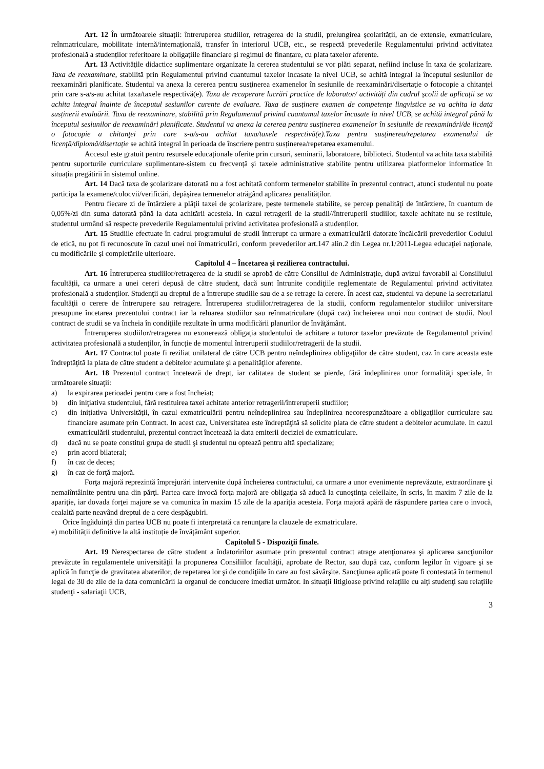Art. 12 În următoarele situații: întreruperea studiilor, retragerea de la studii, prelungirea școlarității, an de extensie, exmatriculare, reînmatriculare, mobilitate internă/internațională, transfer în interiorul UCB, etc., se respectă prevederile Regulamentului privind activitatea profesională a studenților referitoare la obligațiile financiare și regimul de finanțare, cu plata taxelor aferente.
Art. 13 Activităţile didactice suplimentare organizate la cererea studentului se vor plăti separat, nefiind incluse în taxa de şcolarizare. Taxa de reexaminare, stabilită prin Regulamentul privind cuantumul taxelor incasate la nivel UCB, se achită integral la începutul sesiunilor de reexaminări planificate. Studentul va anexa la cererea pentru susţinerea examenelor în sesiunile de reexaminări/disertaţie o fotocopie a chitanţei prin care s-a/s-au achitat taxa/taxele respectivă(e). Taxa de recuperare lucrări practice de laborator/ activități din cadrul școlii de aplicații se va achita integral înainte de începutul sesiunilor curente de evaluare. Taxa de susținere examen de competențe lingvistice se va achita la data susținerii evaluării. Taxa de reexaminare, stabilită prin Regulamentul privind cuantumul taxelor încasate la nivel UCB, se achită integral până la începutul sesiunilor de reexaminări planificate. Studentul va anexa la cererea pentru susţinerea examenelor în sesiunile de reexaminări/de licenţă o fotocopie a chitanţei prin care s-a/s-au achitat taxa/taxele respectivă(e).Taxa pentru susținerea/repetarea examenului de licenţă/diplomă/disertație se achită integral în perioada de înscriere pentru susținerea/repetarea examenului.
Accesul este gratuit pentru resursele educaționale oferite prin cursuri, seminarii, laboratoare, biblioteci. Studentul va achita taxa stabilită pentru suporturile curriculare suplimentare-sistem cu frecvență și taxele administrative stabilite pentru utilizarea platformelor informatice în situația pregătirii în sistemul online.
Art. 14 Dacă taxa de școlarizare datorată nu a fost achitată conform termenelor stabilite în prezentul contract, atunci studentul nu poate participa la examene/colocvii/verificări, depășirea termenelor atrăgând aplicarea penalităților.
Pentru fiecare zi de întârziere a plăţii taxei de şcolarizare, peste termenele stabilite, se percep penalităţi de întârziere, în cuantum de 0,05%/zi din suma datorată până la data achitării acesteia. In cazul retragerii de la studii//întreruperii studiilor, taxele achitate nu se restituie, studentul urmând să respecte prevederile Regulamentului privind activitatea profesională a studenților.
Art. 15 Studiile efectuate în cadrul programului de studii întrerupt ca urmare a exmatriculării datorate încălcării prevederilor Codului de etică, nu pot fi recunoscute în cazul unei noi înmatriculări, conform prevederilor art.147 alin.2 din Legea nr.1/2011-Legea educaţiei naţionale, cu modificările și completările ulterioare.
Capitolul 4 – Încetarea şi rezilierea contractului.
Art. 16 Întreruperea studiilor/retragerea de la studii se aprobă de către Consiliul de Administrație, după avizul favorabil al Consiliului facultății, ca urmare a unei cereri depusă de către student, dacă sunt întrunite condiţiile reglementate de Regulamentul privind activitatea profesională a studenţilor. Studenţii au dreptul de a întrerupe studiile sau de a se retrage la cerere. În acest caz, studentul va depune la secretariatul facultăţii o cerere de întrerupere sau retragere. Întreruperea studiilor/retragerea de la studii, conform regulamentelor studiilor universitare presupune încetarea prezentului contract iar la reluarea studiilor sau reînmatriculare (după caz) încheierea unui nou contract de studii. Noul contract de studii se va încheia în condiţiile rezultate în urma modificării planurilor de învăţământ.
Întreruperea studiilor/retragerea nu exonerează obligația studentului de achitare a tuturor taxelor prevăzute de Regulamentul privind activitatea profesională a studenților, în funcție de momentul întreruperii studiilor/retragerii de la studii.
Art. 17 Contractul poate fi reziliat unilateral de către UCB pentru neîndeplinirea obligaţiilor de către student, caz în care aceasta este îndreptăţită la plata de către student a debitelor acumulate şi a penalităţilor aferente.
Art. 18 Prezentul contract încetează de drept, iar calitatea de student se pierde, fără îndeplinirea unor formalităţi speciale, în următoarele situaţii:
a) la expirarea perioadei pentru care a fost încheiat;
b) din iniţiativa studentului, fără restituirea taxei achitate anterior retragerii/întreruperii studiilor;
c) din iniţiativa Universităţii, în cazul exmatriculării pentru neîndeplinirea sau îndeplinirea necorespunzătoare a obligaţiilor curriculare sau financiare asumate prin Contract. In acest caz, Universitatea este îndreptăţită să solicite plata de către student a debitelor acumulate. In cazul exmatriculării studentului, prezentul contract încetează la data emiterii deciziei de exmatriculare.
d) dacă nu se poate constitui grupa de studii şi studentul nu optează pentru altă specializare;
e) prin acord bilateral;
f) în caz de deces;
g) în caz de forţă majoră.
Forţa majoră reprezintă împrejurări intervenite după încheierea contractului, ca urmare a unor evenimente neprevăzute, extraordinare şi nemaiîntâlnite pentru una din părţi. Partea care invocă forţa majoră are obligaţia să aducă la cunoştinţa celeilalte, în scris, în maxim 7 zile de la apariţie, iar dovada forţei majore se va comunica în maxim 15 zile de la apariţia acesteia. Forţa majoră apără de răspundere partea care o invocă, cealaltă parte neavând dreptul de a cere despăgubiri.
Orice îngăduinţă din partea UCB nu poate fi interpretată ca renunţare la clauzele de exmatriculare.
e) mobilității definitive la altă instituție de învățământ superior.
Capitolul 5 - Dispoziţii finale.
Art. 19 Nerespectarea de către student a îndatoririlor asumate prin prezentul contract atrage atenţionarea şi aplicarea sancţiunilor prevăzute în regulamentele universităţii la propunerea Consiliilor facultăţii, aprobate de Rector, sau după caz, conform legilor în vigoare şi se aplică în funcţie de gravitatea abaterilor, de repetarea lor şi de condiţiile în care au fost săvârşite. Sancţiunea aplicată poate fi contestată în termenul legal de 30 de zile de la data comunicării la organul de conducere imediat următor. In situaţii litigioase privind relaţiile cu alţi studenţi sau relaţiile studenţi - salariaţii UCB,
3